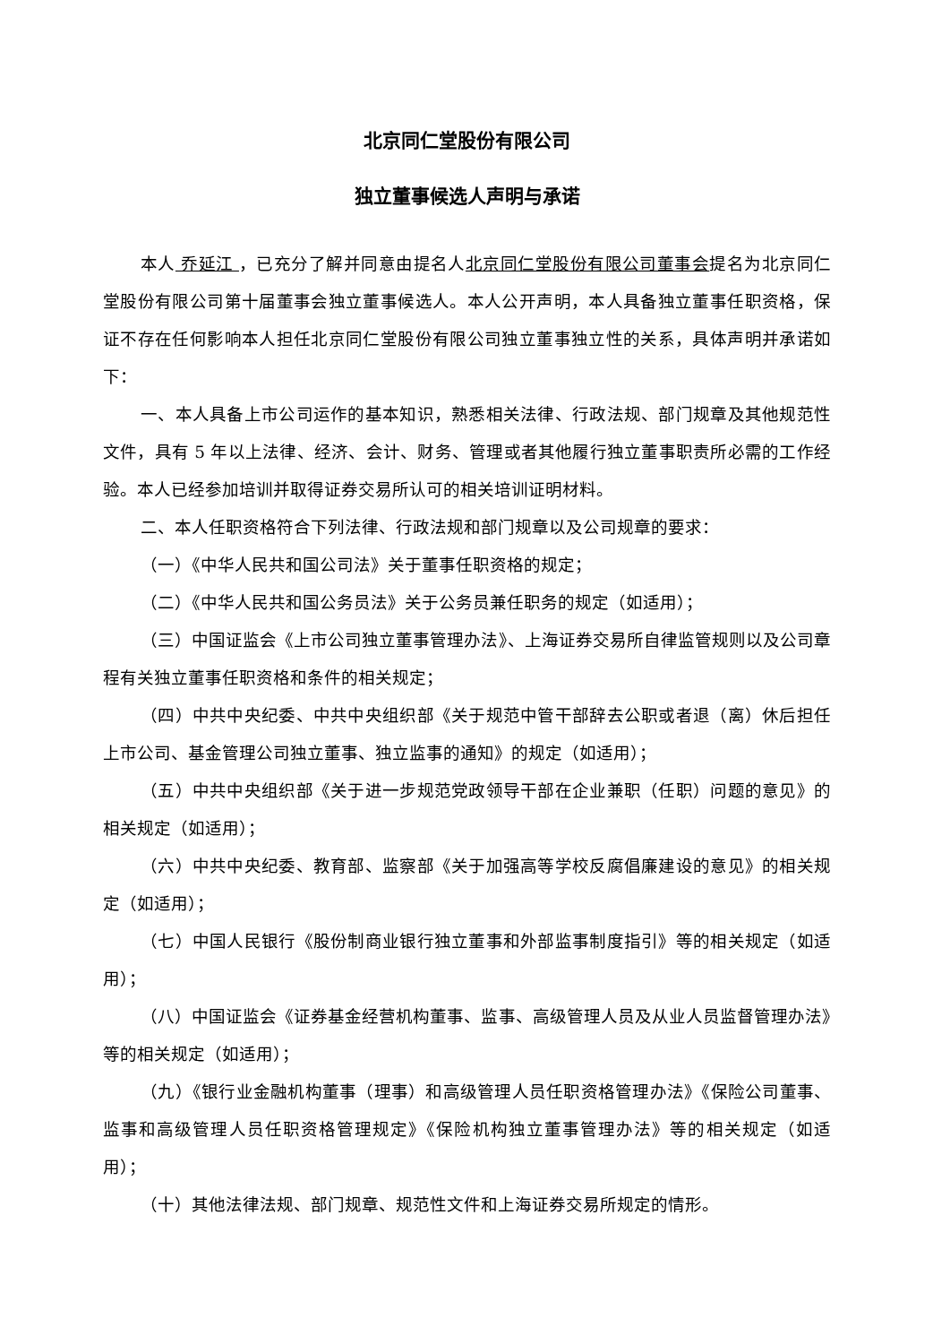北京同仁堂股份有限公司
独立董事候选人声明与承诺
本人 乔延江 ，已充分了解并同意由提名人北京同仁堂股份有限公司董事会提名为北京同仁堂股份有限公司第十届董事会独立董事候选人。本人公开声明，本人具备独立董事任职资格，保证不存在任何影响本人担任北京同仁堂股份有限公司独立董事独立性的关系，具体声明并承诺如下：
一、本人具备上市公司运作的基本知识，熟悉相关法律、行政法规、部门规章及其他规范性文件，具有 5 年以上法律、经济、会计、财务、管理或者其他履行独立董事职责所必需的工作经验。本人已经参加培训并取得证券交易所认可的相关培训证明材料。
二、本人任职资格符合下列法律、行政法规和部门规章以及公司规章的要求：
（一）《中华人民共和国公司法》关于董事任职资格的规定；
（二）《中华人民共和国公务员法》关于公务员兼任职务的规定（如适用）；
（三）中国证监会《上市公司独立董事管理办法》、上海证券交易所自律监管规则以及公司章程有关独立董事任职资格和条件的相关规定；
（四）中共中央纪委、中共中央组织部《关于规范中管干部辞去公职或者退（离）休后担任上市公司、基金管理公司独立董事、独立监事的通知》的规定（如适用）；
（五）中共中央组织部《关于进一步规范党政领导干部在企业兼职（任职）问题的意见》的相关规定（如适用）；
（六）中共中央纪委、教育部、监察部《关于加强高等学校反腐倡廉建设的意见》的相关规定（如适用）；
（七）中国人民银行《股份制商业银行独立董事和外部监事制度指引》等的相关规定（如适用）；
（八）中国证监会《证券基金经营机构董事、监事、高级管理人员及从业人员监督管理办法》等的相关规定（如适用）；
（九）《银行业金融机构董事（理事）和高级管理人员任职资格管理办法》《保险公司董事、监事和高级管理人员任职资格管理规定》《保险机构独立董事管理办法》等的相关规定（如适用）；
（十）其他法律法规、部门规章、规范性文件和上海证券交易所规定的情形。